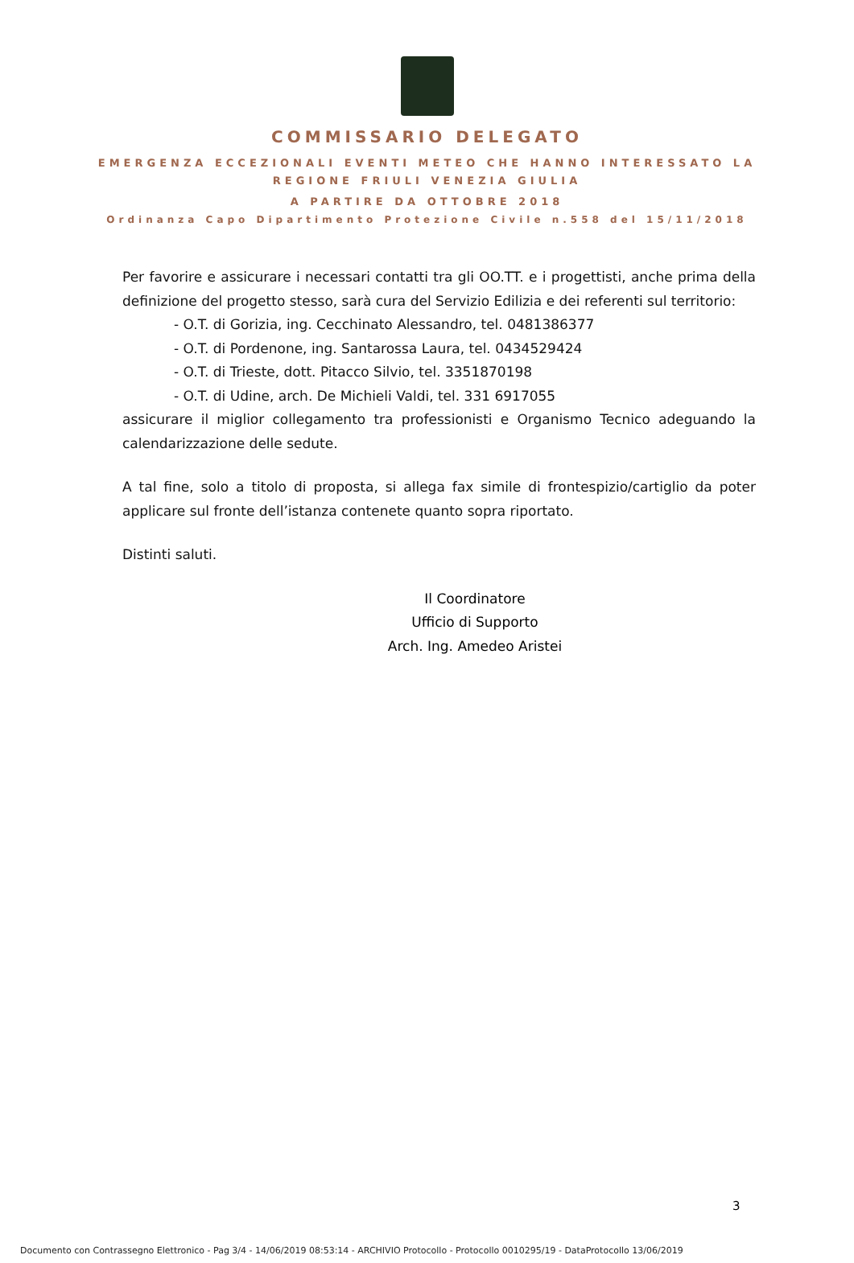COMMISSARIO DELEGATO
EMERGENZA ECCEZIONALI EVENTI METEO CHE HANNO INTERESSATO LA
REGIONE FRIULI VENEZIA GIULIA
A PARTIRE DA OTTOBRE 2018
Ordinanza Capo Dipartimento Protezione Civile n.558 del 15/11/2018
Per favorire e assicurare i necessari contatti tra gli OO.TT. e i progettisti, anche prima della definizione del progetto stesso, sarà cura del Servizio Edilizia e dei referenti sul territorio:
- O.T. di Gorizia, ing. Cecchinato Alessandro, tel. 0481386377
- O.T. di Pordenone, ing. Santarossa Laura, tel. 0434529424
- O.T. di Trieste, dott. Pitacco Silvio, tel. 3351870198
- O.T. di Udine, arch. De Michieli Valdi, tel. 331 6917055
assicurare il miglior collegamento tra professionisti e Organismo Tecnico adeguando la calendarizzazione delle sedute.
A tal fine, solo a titolo di proposta, si allega fax simile di frontespizio/cartiglio da poter applicare sul fronte dell’istanza contenete quanto sopra riportato.
Distinti saluti.
Il Coordinatore
Ufficio di Supporto
Arch. Ing. Amedeo Aristei
3
Documento con Contrassegno Elettronico - Pag 3/4 - 14/06/2019 08:53:14 - ARCHIVIO Protocollo - Protocollo 0010295/19 - DataProtocollo 13/06/2019